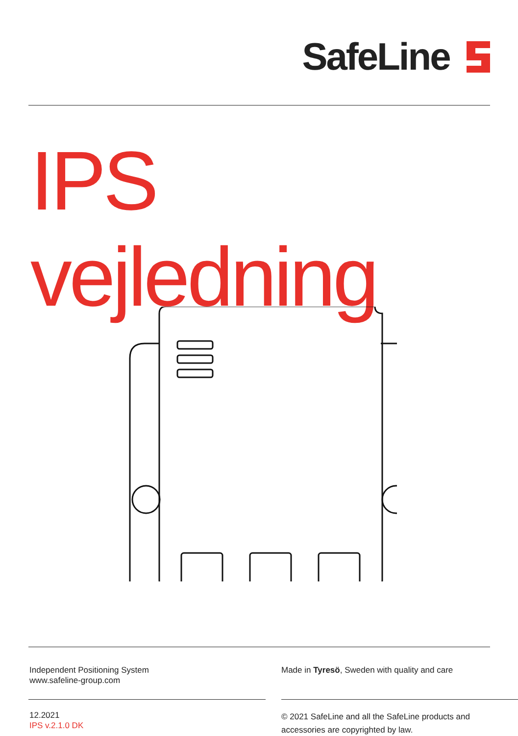SafeLine
IPS vejledning
Independent Positioning System
www.safeline-group.com
Made in Tyresö, Sweden with quality and care
12.2021
IPS v.2.1.0 DK
© 2021 SafeLine and all the SafeLine products and
accessories are copyrighted by law.